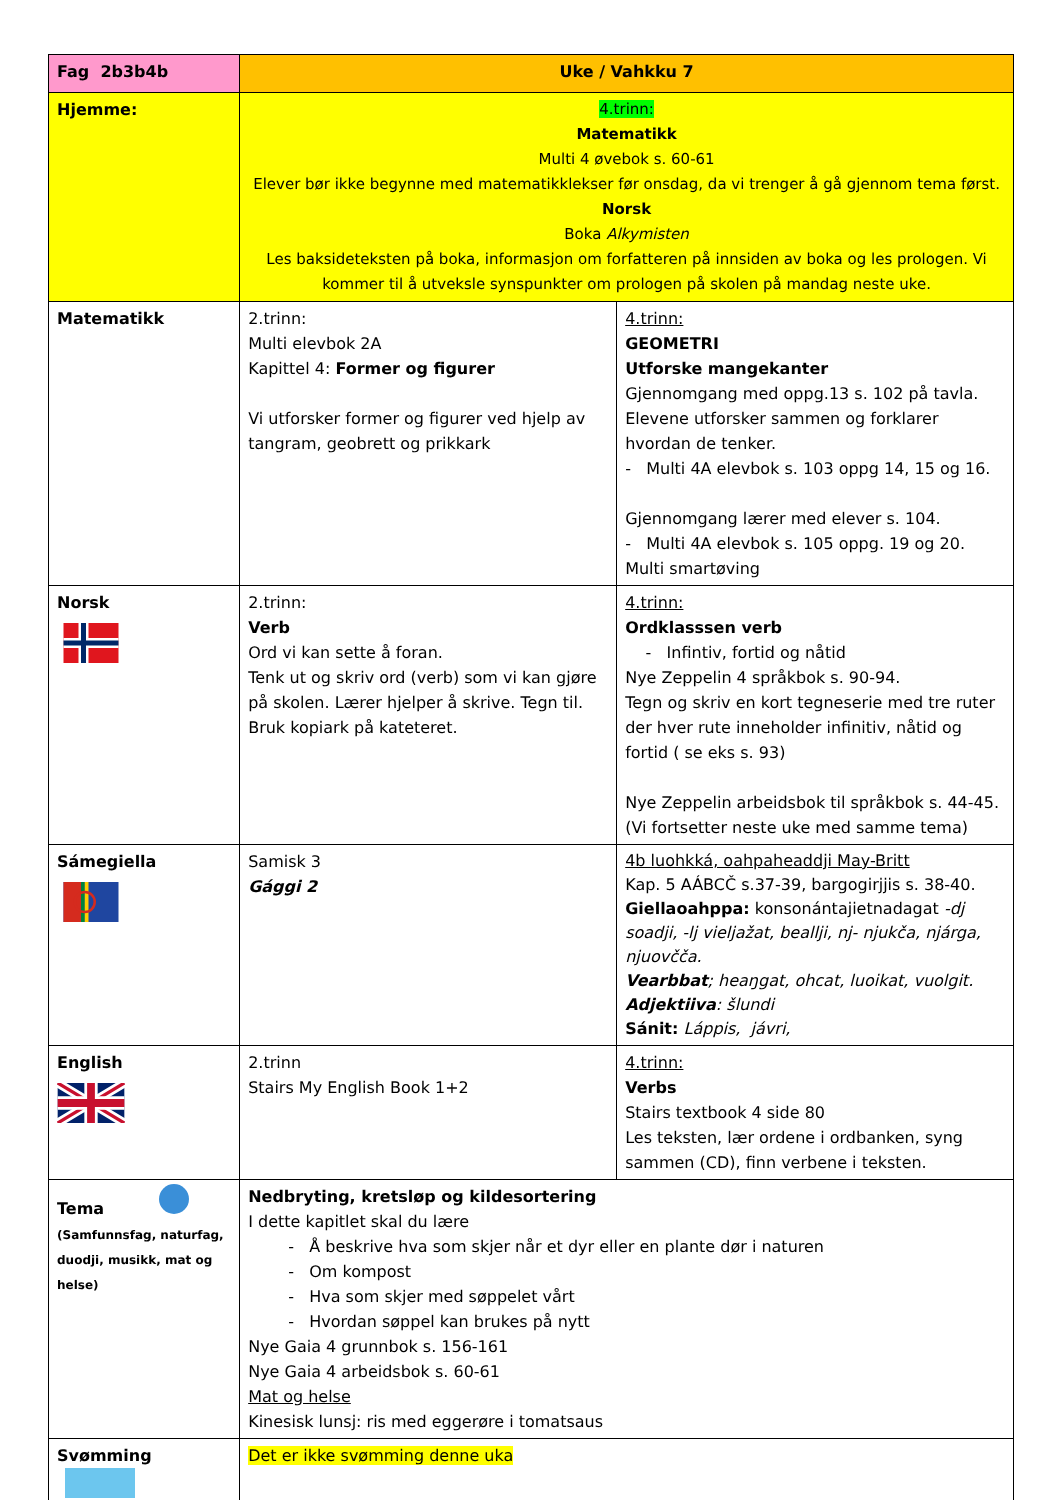| Fag 2b3b4b | Uke / Vahkku 7 | |
| Hjemme: | 4.trinn: Matematikk Multi 4 øvebok s. 60-61 Elever bør ikke begynne med matematikklekser før onsdag, da vi trenger å gå gjennom tema først. Norsk Boka Alkymisten Les baksideteksten på boka, informasjon om forfatteren på innsiden av boka og les prologen. Vi kommer til å utveksle synspunkter om prologen på skolen på mandag neste uke. | |
| Matematikk | 2.trinn: Multi elevbok 2A Kapittel 4: Former og figurer Vi utforsker former og figurer ved hjelp av tangram, geobrett og prikkark | 4.trinn: GEOMETRI Utforske mangekanter Gjennomgang med oppg.13 s. 102 på tavla. Elevene utforsker sammen og forklarer hvordan de tenker. - Multi 4A elevbok s. 103 oppg 14, 15 og 16. Gjennomgang lærer med elever s. 104. - Multi 4A elevbok s. 105 oppg. 19 og 20. Multi smartøving |
| Norsk | 2.trinn: Verb Ord vi kan sette å foran. Tenk ut og skriv ord (verb) som vi kan gjøre på skolen. Lærer hjelper å skrive. Tegn til. Bruk kopiark på kateteret. | 4.trinn: Ordklasssen verb - Infintiv, fortid og nåtid Nye Zeppelin 4 språkbok s. 90-94. Tegn og skriv en kort tegneserie med tre ruter der hver rute inneholder infinitiv, nåtid og fortid ( se eks s. 93) Nye Zeppelin arbeidsbok til språkbok s. 44-45. (Vi fortsetter neste uke med samme tema) |
| Sámegiella | Samisk 3 Gággi 2 | 4b luohkká, oahpaheaddji May-Britt Kap. 5 AÁBCČ s.37-39, bargogirjjis s. 38-40. Giellaoahppa: konsonántajietnadagat -dj soadji, -lj vieljažat, beallji, nj- njukča, njárga, njuovčča. Vearbbat ; heaŋgat, ohcat, luoikat, vuolgit. Adjektiiva : šlundi Sánit: Láppis, jávri, |
| English | 2.trinn Stairs My English Book 1+2 | 4.trinn: Verbs Stairs textbook 4 side 80 Les teksten, lær ordene i ordbanken, syng sammen (CD), finn verbene i teksten. |
| Tema (Samfunnsfag, naturfag, duodji, musikk, mat og helse) | Nedbryting, kretsløp og kildesortering I dette kapitlet skal du lære - Å beskrive hva som skjer når et dyr eller en plante dør i naturen - Om kompost - Hva som skjer med søppelet vårt - Hvordan søppel kan brukes på nytt Nye Gaia 4 grunnbok s. 156-161 Nye Gaia 4 arbeidsbok s. 60-61 Mat og helse Kinesisk lunsj: ris med eggerøre i tomatsaus | |
| Svømming | Det er ikke svømming denne uka | |